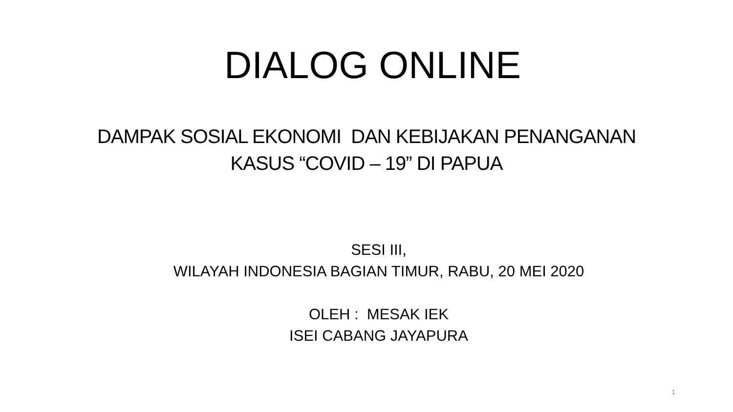DIALOG ONLINE
DAMPAK SOSIAL EKONOMI DAN KEBIJAKAN PENANGANAN
KASUS “COVID – 19” DI PAPUA
SESI III,
WILAYAH INDONESIA BAGIAN TIMUR, RABU, 20 MEI 2020
OLEH : MESAK IEK
ISEI CABANG JAYAPURA
1